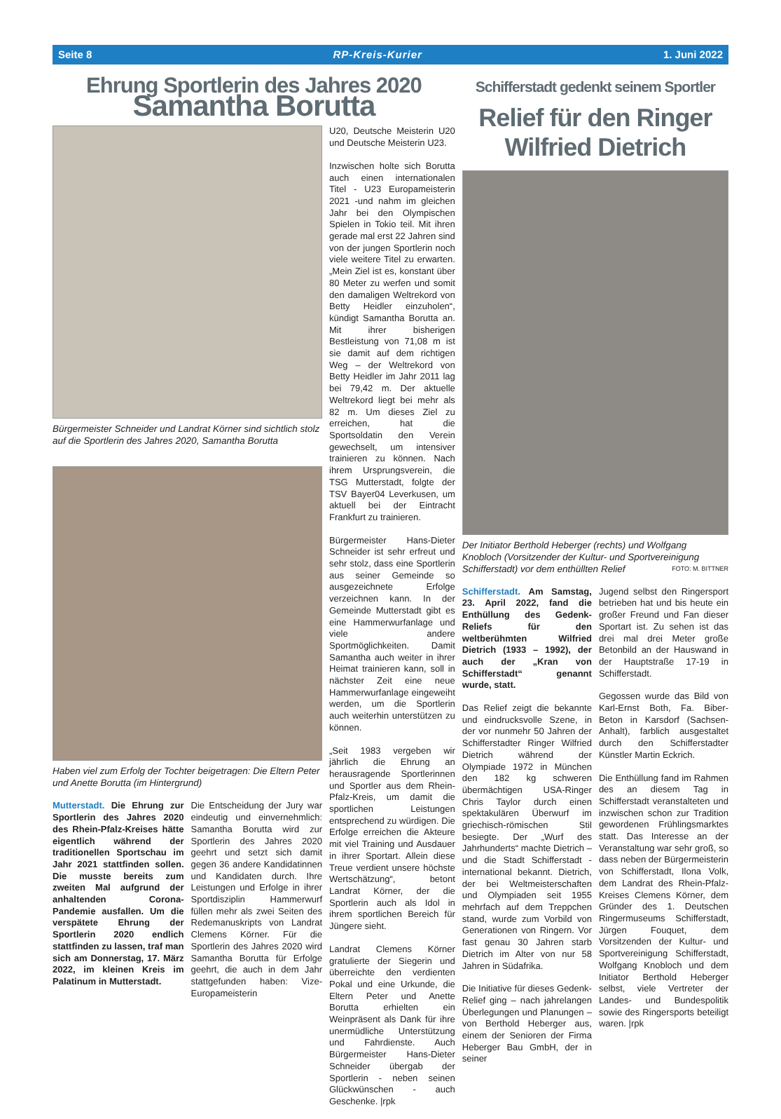Seite 8 RP-Kreis-Kurier 1. Juni 2022
Ehrung Sportlerin des Jahres 2020
Samantha Borutta
Bürgermeister Schneider und Landrat Körner sind sichtlich stolz auf die Sportlerin des Jahres 2020, Samantha Borutta
Haben viel zum Erfolg der Tochter beigetragen: Die Eltern Peter und Anette Borutta (im Hintergrund)
Mutterstadt. Die Ehrung zur Sportlerin des Jahres 2020 des Rhein-Pfalz-Kreises hätte eigentlich während der traditionellen Sportschau im Jahr 2021 stattfinden sollen. Die musste bereits zum zweiten Mal aufgrund der anhaltenden Corona-Pandemie ausfallen. Um die verspätete Ehrung der Sportlerin 2020 endlich stattfinden zu lassen, traf man sich am Donnerstag, 17. März 2022, im kleinen Kreis im Palatinum in Mutterstadt.
Die Entscheidung der Jury war eindeutig und einvernehmlich: Samantha Borutta wird zur Sportlerin des Jahres 2020 geehrt und setzt sich damit gegen 36 andere Kandidatinnen und Kandidaten durch. Ihre Leistungen und Erfolge in ihrer Sportdisziplin Hammerwurf füllen mehr als zwei Seiten des Redemanuskripts von Landrat Clemens Körner. Für die Sportlerin des Jahres 2020 wird Samantha Borutta für Erfolge geehrt, die auch in dem Jahr stattgefunden haben: Vize-Europameisterin
U20, Deutsche Meisterin U20 und Deutsche Meisterin U23.
Inzwischen holte sich Borutta auch einen internationalen Titel - U23 Europameisterin 2021 -und nahm im gleichen Jahr bei den Olympischen Spielen in Tokio teil. Mit ihren gerade mal erst 22 Jahren sind von der jungen Sportlerin noch viele weitere Titel zu erwarten. „Mein Ziel ist es, konstant über 80 Meter zu werfen und somit den damaligen Weltrekord von Betty Heidler einzuholen“, kündigt Samantha Borutta an. Mit ihrer bisherigen Bestleistung von 71,08 m ist sie damit auf dem richtigen Weg – der Weltrekord von Betty Heidler im Jahr 2011 lag bei 79,42 m. Der aktuelle Weltrekord liegt bei mehr als 82 m. Um dieses Ziel zu erreichen, hat die Sportsoldatin den Verein gewechselt, um intensiver trainieren zu können. Nach ihrem Ursprungsverein, die TSG Mutterstadt, folgte der TSV Bayer04 Leverkusen, um aktuell bei der Eintracht Frankfurt zu trainieren.
Bürgermeister Hans-Dieter Schneider ist sehr erfreut und sehr stolz, dass eine Sportlerin aus seiner Gemeinde so ausgezeichnete Erfolge verzeichnen kann. In der Gemeinde Mutterstadt gibt es eine Hammerwurfanlage und viele andere Sportmöglichkeiten. Damit Samantha auch weiter in ihrer Heimat trainieren kann, soll in nächster Zeit eine neue Hammerwurfanlage eingeweiht werden, um die Sportlerin auch weiterhin unterstützen zu können.
„Seit 1983 vergeben wir jährlich die Ehrung an herausragende Sportlerinnen und Sportler aus dem Rhein-Pfalz-Kreis, um damit die sportlichen Leistungen entsprechend zu würdigen. Die Erfolge erreichen die Akteure mit viel Training und Ausdauer in ihrer Sportart. Allein diese Treue verdient unsere höchste Wertschätzung“, betont Landrat Körner, der die Sportlerin auch als Idol in ihrem sportlichen Bereich für Jüngere sieht.
Landrat Clemens Körner gratulierte der Siegerin und überreichte den verdienten Pokal und eine Urkunde, die Eltern Peter und Anette Borutta erhielten ein Weinpräsent als Dank für ihre unermüdliche Unterstützung und Fahrdienste. Auch Bürgermeister Hans-Dieter Schneider übergab der Sportlerin - neben seinen Glückwünschen - auch Geschenke. |rpk
Schifferstadt gedenkt seinem Sportler
Relief für den Ringer Wilfried Dietrich
Der Initiator Berthold Heberger (rechts) und Wolfgang Knobloch (Vorsitzender der Kultur- und Sportvereinigung Schifferstadt) vor dem enthüllten Relief FOTO: M. BITTNER
Schifferstadt. Am Samstag, 23. April 2022, fand die Enthüllung des Gedenk-Reliefs für den weltberühmten Wilfried Dietrich (1933 – 1992), der auch der „Kran von Schifferstadt“ genannt wurde, statt.
Das Relief zeigt die bekannte und eindrucksvolle Szene, in der vor nunmehr 50 Jahren der Schifferstadter Ringer Wilfried Dietrich während der Olympiade 1972 in München den 182 kg schweren übermächtigen USA-Ringer Chris Taylor durch einen spektakulären Überwurf im griechisch-römischen Stil besiegte. Der „Wurf des Jahrhunderts“ machte Dietrich – und die Stadt Schifferstadt - international bekannt. Dietrich, der bei Weltmeisterschaften und Olympiaden seit 1955 mehrfach auf dem Treppchen stand, wurde zum Vorbild von Generationen von Ringern. Vor fast genau 30 Jahren starb Dietrich im Alter von nur 58 Jahren in Südafrika.
Die Initiative für dieses Gedenk-Relief ging – nach jahrelangen Überlegungen und Planungen – von Berthold Heberger aus, einem der Senioren der Firma Heberger Bau GmbH, der in seiner
Jugend selbst den Ringersport betrieben hat und bis heute ein großer Freund und Fan dieser Sportart ist. Zu sehen ist das drei mal drei Meter große Betonbild an der Hauswand in der Hauptstraße 17-19 in Schifferstadt.
Gegossen wurde das Bild von Karl-Ernst Both, Fa. Biber-Beton in Karsdorf (Sachsen-Anhalt), farblich ausgestaltet durch den Schifferstadter Künstler Martin Eckrich.
Die Enthüllung fand im Rahmen des an diesem Tag in Schifferstadt veranstalteten und inzwischen schon zur Tradition gewordenen Frühlingsmarktes statt. Das Interesse an der Veranstaltung war sehr groß, so dass neben der Bürgermeisterin von Schifferstadt, Ilona Volk, dem Landrat des Rhein-Pfalz-Kreises Clemens Körner, dem Gründer des 1. Deutschen Ringermuseums Schifferstadt, Jürgen Fouquet, dem Vorsitzenden der Kultur- und Sportvereinigung Schifferstadt, Wolfgang Knobloch und dem Initiator Berthold Heberger selbst, viele Vertreter der Landes- und Bundespolitik sowie des Ringersports beteiligt waren. |rpk